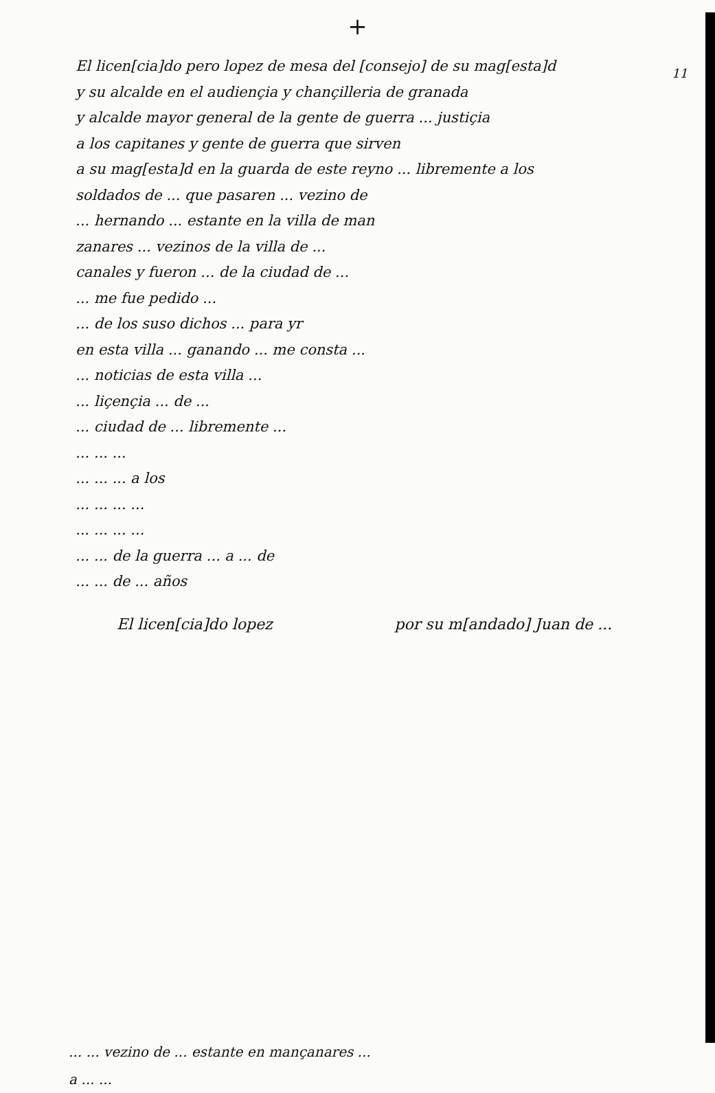+
11
El licen[cia]do pero lopez de mesa del [consejo] de su mag[esta]d
y su alcalde en el audiençia y chançilleria de granada
y alcalde mayor general de la gente de guerra ... justiçia
a los capitanes y gente de guerra que sirven
a su mag[esta]d en la guarda de este reyno ... libremente a los
soldados de ... que pasaren ... vezino de
... hernando ... estante en la villa de man
zanares ... vezinos de la villa de ...
canales y fueron ... de la ciudad de ...
... me fue pedido ...
... de los suso dichos ... para yr
en esta villa ... ganando ... me consta ...
... noticias de esta villa ...
... liçençia ... de ...
... ciudad de ... libremente ...
... ... ...
... ... ... a los
... ... ... ...
... ... ... ...
... ... de la guerra ... a ... de
... ... de ... años
El licen[cia]do lopez por su m[andado] Juan de ...
... ... vezino de ... estante en mançanares ...
a ... ...